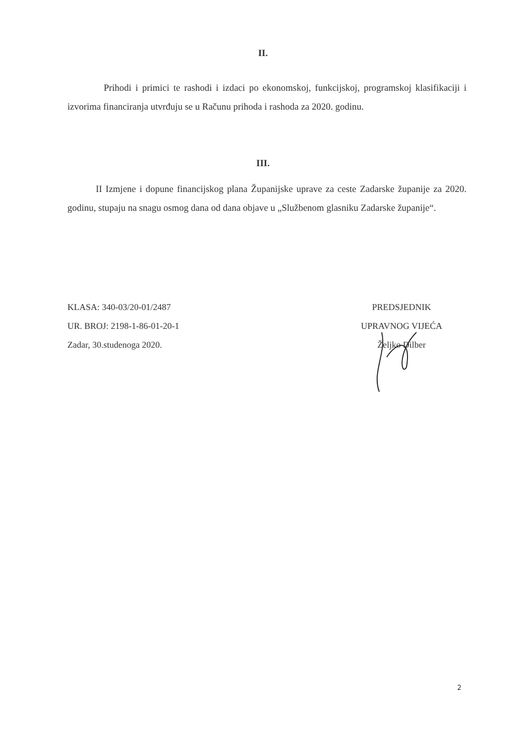II.
Prihodi i primici te rashodi i izdaci po ekonomskoj, funkcijskoj, programskoj klasifikaciji i izvorima financiranja utvrđuju se u Računu prihoda i rashoda za 2020. godinu.
III.
II Izmjene i dopune financijskog plana Županijske uprave za ceste Zadarske županije za 2020. godinu, stupaju na snagu osmog dana od dana objave u „Službenom glasniku Zadarske županije“.
KLASA: 340-03/20-01/2487
UR. BROJ: 2198-1-86-01-20-1
Zadar, 30.studenoga 2020.
PREDSJEDNIK
UPRAVNOG VIJEĆA
Željko Dilber
2